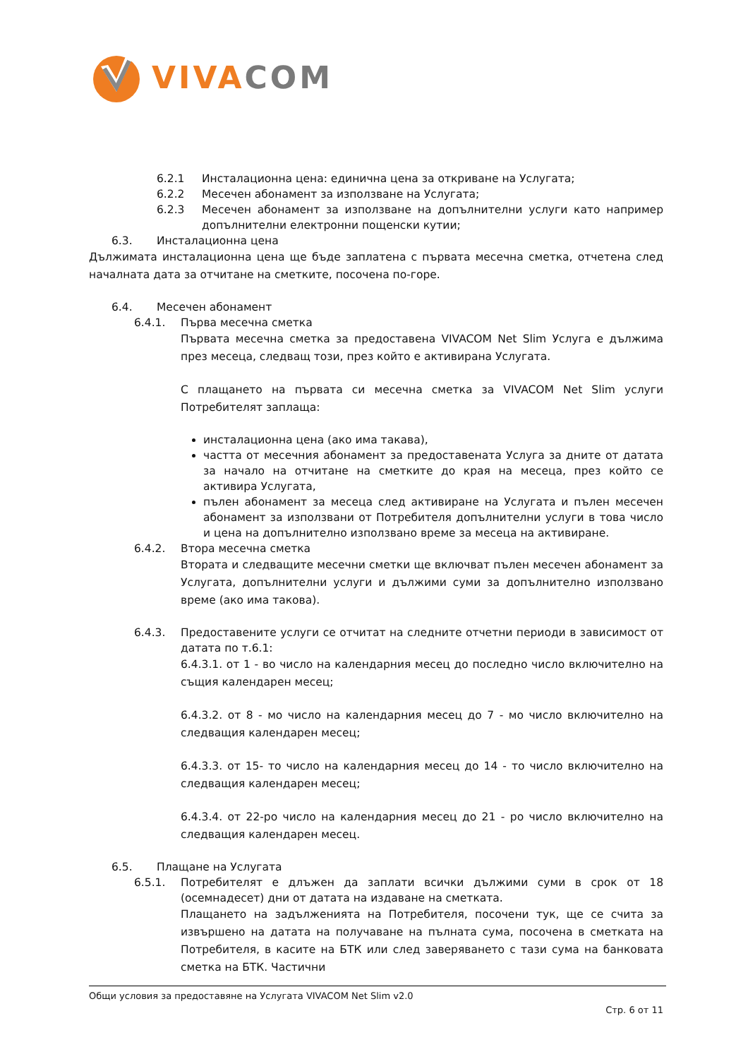VIVA COM
6.2.1 Инсталационна цена: единична цена за откриване на Услугата;
6.2.2 Месечен абонамент за използване на Услугата;
6.2.3 Месечен абонамент за използване на допълнителни услуги като например допълнителни електронни пощенски кутии;
6.3. Инсталационна цена
Дължимата инсталационна цена ще бъде заплатена с първата месечна сметка, отчетена след началната дата за отчитане на сметките, посочена по-горе.
6.4. Месечен абонамент
6.4.1. Първа месечна сметка
Първата месечна сметка за предоставена VIVACOM Net Slim Услуга е дължима през месеца, следващ този, през който е активирана Услугата.
С плащането на първата си месечна сметка за VIVACOM Net Slim услуги Потребителят заплаща:
инсталационна цена (ако има такава),
частта от месечния абонамент за предоставената Услуга за дните от датата за начало на отчитане на сметките до края на месеца, през който се активира Услугата,
пълен абонамент за месеца след активиране на Услугата и пълен месечен абонамент за използвани от Потребителя допълнителни услуги в това число и цена на допълнително използвано време за месеца на активиране.
6.4.2. Втора месечна сметка
Втората и следващите месечни сметки ще включват пълен месечен абонамент за Услугата, допълнителни услуги и дължими суми за допълнително използвано време (ако има такова).
6.4.3. Предоставените услуги се отчитат на следните отчетни периоди в зависимост от датата по т.6.1:
6.4.3.1. от 1 - во число на календарния месец до последно число включително на същия календарен месец;
6.4.3.2. от 8 - мо число на календарния месец до 7 - мо число включително на следващия календарен месец;
6.4.3.3. от 15- то число на календарния месец до 14 - то число включително на следващия календарен месец;
6.4.3.4. от 22-ро число на календарния месец до 21 - ро число включително на следващия календарен месец.
6.5. Плащане на Услугата
6.5.1. Потребителят е длъжен да заплати всички дължими суми в срок от 18 (осемнадесет) дни от датата на издаване на сметката.
Плащането на задълженията на Потребителя, посочени тук, ще се счита за извършено на датата на получаване на пълната сума, посочена в сметката на Потребителя, в касите на БТК или след заверяването с тази сума на банковата сметка на БТК. Частични
Общи условия за предоставяне на Услугата VIVACOM Net Slim v2.0
Стр. 6 от 11